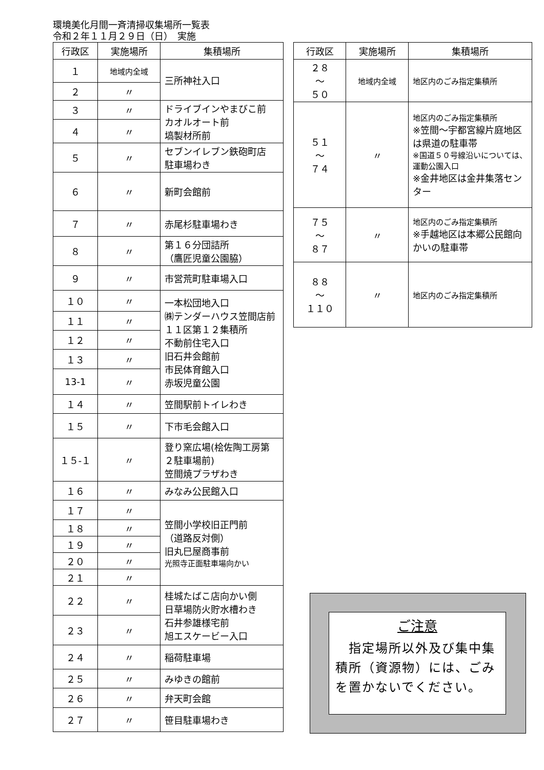環境美化月間一斉清掃収集場所一覧表
令和２年１１月２９日（日）　実施
| 行政区 | 実施場所 | 集積場所 |
| --- | --- | --- |
| １ | 地域内全域 | 三所神社入口 |
| ２ | 〃 | |
| ３ | 〃 | ドライブインやまびこ前 カオルオート前 塙製材所前 |
| ４ | 〃 | |
| ５ | 〃 | セブンイレブン鉄砲町店 駐車場わき |
| ６ | 〃 | 新町会館前 |
| ７ | 〃 | 赤尾杉駐車場わき |
| ８ | 〃 | 第１６分団詰所 （鷹匠児童公園脇） |
| ９ | 〃 | 市営荒町駐車場入口 |
| １０ | 〃 | 一本松団地入口 ㈱テンダーハウス笠間店前 １１区第１２集積所 不動前住宅入口 旧石井会館前 市民体育館入口 赤坂児童公園 |
| １１ | 〃 | |
| １２ | 〃 | |
| １３ | 〃 | |
| 13-1 | 〃 | |
| １４ | 〃 | 笠間駅前トイレわき |
| １５ | 〃 | 下市毛会館入口 |
| １５-１ | 〃 | 登り窯広場(桧佐陶工房第２駐車場前) 笠間焼プラザわき |
| １６ | 〃 | みなみ公民館入口 |
| １７ | 〃 | 笠間小学校旧正門前 （道路反対側） 旧丸巳屋商事前 光照寺正面駐車場向かい |
| １８ | 〃 | |
| １９ | 〃 | |
| ２０ | 〃 | |
| ２１ | 〃 | |
| ２２ | 〃 | 桂城たばこ店向かい側 日草場防火貯水槽わき 石井参雄様宅前 旭エスケービー入口 |
| ２３ | 〃 | |
| ２４ | 〃 | 稲荷駐車場 |
| ２５ | 〃 | みゆきの館前 |
| ２６ | 〃 | 弁天町会館 |
| ２７ | 〃 | 笹目駐車場わき |
| 行政区 | 実施場所 | 集積場所 |
| --- | --- | --- |
| ２８ ～ ５０ | 地域内全域 | 地区内のごみ指定集積所 |
| ５１ ～ ７４ | 〃 | 地区内のごみ指定集積所 ※笠間～宇都宮線片庭地区は県道の駐車帯 ※国道５０号線沿いについては、運動公園入口 ※金井地区は金井集落センター |
| ７５ ～ ８７ | 〃 | 地区内のごみ指定集積所 ※手越地区は本郷公民館向かいの駐車帯 |
| ８８ ～ １１０ | 〃 | 地区内のごみ指定集積所 |
ご注意
　指定場所以外及び集中集積所（資源物）には、ごみを置かないでください。